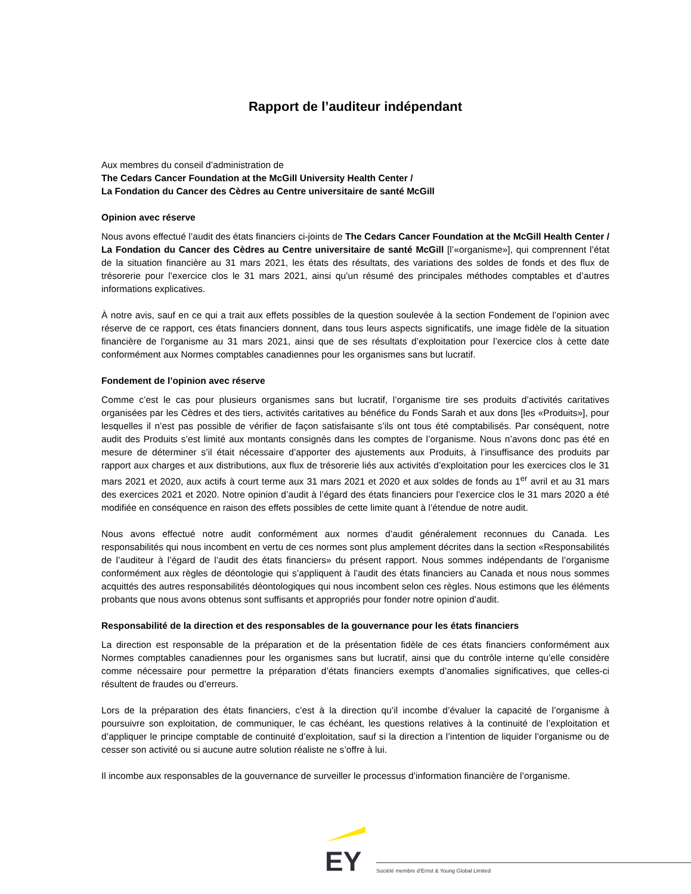Rapport de l’auditeur indépendant
Aux membres du conseil d’administration de
The Cedars Cancer Foundation at the McGill University Health Center /
La Fondation du Cancer des Cèdres au Centre universitaire de santé McGill
Opinion avec réserve
Nous avons effectué l’audit des états financiers ci-joints de The Cedars Cancer Foundation at the McGill Health Center / La Fondation du Cancer des Cèdres au Centre universitaire de santé McGill [l’«organisme»], qui comprennent l’état de la situation financière au 31 mars 2021, les états des résultats, des variations des soldes de fonds et des flux de trésorerie pour l’exercice clos le 31 mars 2021, ainsi qu’un résumé des principales méthodes comptables et d’autres informations explicatives.
À notre avis, sauf en ce qui a trait aux effets possibles de la question soulevée à la section Fondement de l’opinion avec réserve de ce rapport, ces états financiers donnent, dans tous leurs aspects significatifs, une image fidèle de la situation financière de l’organisme au 31 mars 2021, ainsi que de ses résultats d’exploitation pour l’exercice clos à cette date conformément aux Normes comptables canadiennes pour les organismes sans but lucratif.
Fondement de l’opinion avec réserve
Comme c’est le cas pour plusieurs organismes sans but lucratif, l’organisme tire ses produits d’activités caritatives organisées par les Cèdres et des tiers, activités caritatives au bénéfice du Fonds Sarah et aux dons [les «Produits»], pour lesquelles il n’est pas possible de vérifier de façon satisfaisante s’ils ont tous été comptabilisés. Par conséquent, notre audit des Produits s’est limité aux montants consignés dans les comptes de l’organisme. Nous n’avons donc pas été en mesure de déterminer s’il était nécessaire d’apporter des ajustements aux Produits, à l’insuffisance des produits par rapport aux charges et aux distributions, aux flux de trésorerie liés aux activités d’exploitation pour les exercices clos le 31 mars 2021 et 2020, aux actifs à court terme aux 31 mars 2021 et 2020 et aux soldes de fonds au 1<sup>er</sup> avril et au 31 mars des exercices 2021 et 2020. Notre opinion d’audit à l’égard des états financiers pour l’exercice clos le 31 mars 2020 a été modifiée en conséquence en raison des effets possibles de cette limite quant à l’étendue de notre audit.
Nous avons effectué notre audit conformément aux normes d’audit généralement reconnues du Canada. Les responsabilités qui nous incombent en vertu de ces normes sont plus amplement décrites dans la section «Responsabilités de l’auditeur à l’égard de l’audit des états financiers» du présent rapport. Nous sommes indépendants de l’organisme conformément aux règles de déontologie qui s’appliquent à l’audit des états financiers au Canada et nous nous sommes acquittés des autres responsabilités déontologiques qui nous incombent selon ces règles. Nous estimons que les éléments probants que nous avons obtenus sont suffisants et appropriés pour fonder notre opinion d’audit.
Responsabilité de la direction et des responsables de la gouvernance pour les états financiers
La direction est responsable de la préparation et de la présentation fidèle de ces états financiers conformément aux Normes comptables canadiennes pour les organismes sans but lucratif, ainsi que du contrôle interne qu’elle considère comme nécessaire pour permettre la préparation d’états financiers exempts d’anomalies significatives, que celles-ci résultent de fraudes ou d’erreurs.
Lors de la préparation des états financiers, c’est à la direction qu’il incombe d’évaluer la capacité de l’organisme à poursuivre son exploitation, de communiquer, le cas échéant, les questions relatives à la continuité de l’exploitation et d’appliquer le principe comptable de continuité d’exploitation, sauf si la direction a l’intention de liquider l’organisme ou de cesser son activité ou si aucune autre solution réaliste ne s’offre à lui.
Il incombe aux responsables de la gouvernance de surveiller le processus d’information financière de l’organisme.
EY
Société membre d’Ernst & Young Global Limited